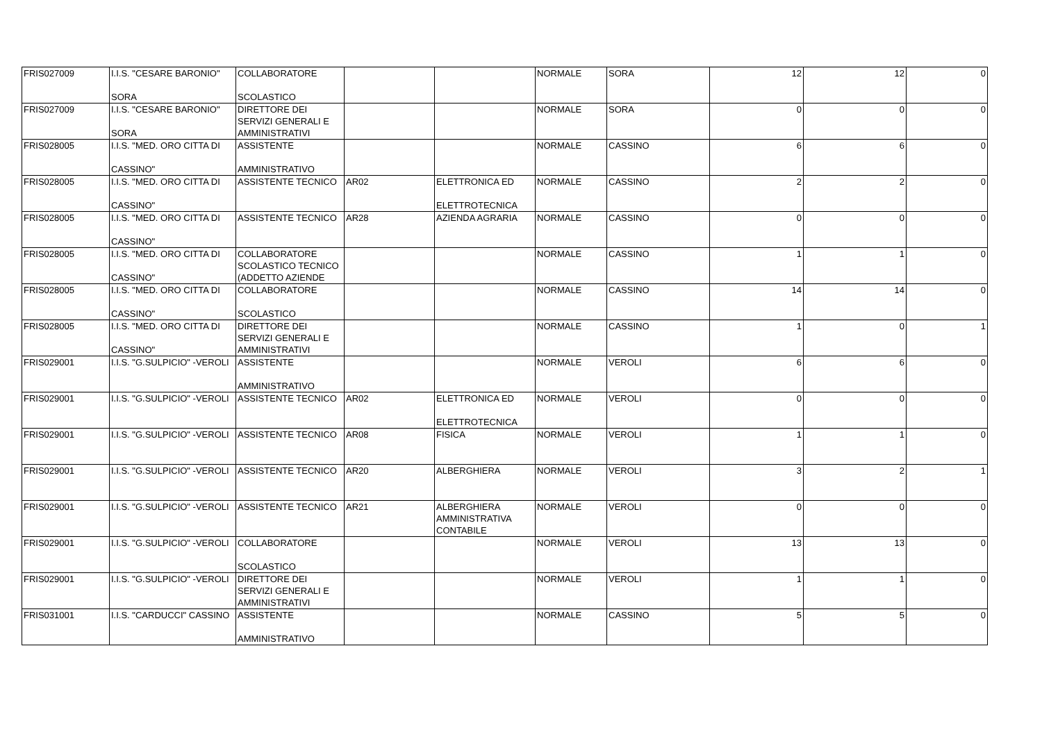| FRIS027009 | I.I.S. "CESARE BARONIO" SORA | COLLABORATORE SCOLASTICO | | | NORMALE | SORA | 12 | 12 | 0 |
| FRIS027009 | I.I.S. "CESARE BARONIO" SORA | DIRETTORE DEI SERVIZI GENERALI E AMMINISTRATIVI | | | NORMALE | SORA | 0 | 0 | 0 |
| FRIS028005 | I.I.S. "MED. ORO CITTA DI CASSINO" | ASSISTENTE AMMINISTRATIVO | | | NORMALE | CASSINO | 6 | 6 | 0 |
| FRIS028005 | I.I.S. "MED. ORO CITTA DI CASSINO" | ASSISTENTE TECNICO | AR02 | ELETTRONICA ED ELETTROTECNICA | NORMALE | CASSINO | 2 | 2 | 0 |
| FRIS028005 | I.I.S. "MED. ORO CITTA DI CASSINO" | ASSISTENTE TECNICO | AR28 | AZIENDA AGRARIA | NORMALE | CASSINO | 0 | 0 | 0 |
| FRIS028005 | I.I.S. "MED. ORO CITTA DI CASSINO" | COLLABORATORE SCOLASTICO TECNICO (ADDETTO AZIENDE | | | NORMALE | CASSINO | 1 | 1 | 0 |
| FRIS028005 | I.I.S. "MED. ORO CITTA DI CASSINO" | COLLABORATORE SCOLASTICO | | | NORMALE | CASSINO | 14 | 14 | 0 |
| FRIS028005 | I.I.S. "MED. ORO CITTA DI CASSINO" | DIRETTORE DEI SERVIZI GENERALI E AMMINISTRATIVI | | | NORMALE | CASSINO | 1 | 0 | 1 |
| FRIS029001 | I.I.S. "G.SULPICIO" -VEROLI | ASSISTENTE AMMINISTRATIVO | | | NORMALE | VEROLI | 6 | 6 | 0 |
| FRIS029001 | I.I.S. "G.SULPICIO" -VEROLI | ASSISTENTE TECNICO | AR02 | ELETTRONICA ED ELETTROTECNICA | NORMALE | VEROLI | 0 | 0 | 0 |
| FRIS029001 | I.I.S. "G.SULPICIO" -VEROLI | ASSISTENTE TECNICO | AR08 | FISICA | NORMALE | VEROLI | 1 | 1 | 0 |
| FRIS029001 | I.I.S. "G.SULPICIO" -VEROLI | ASSISTENTE TECNICO | AR20 | ALBERGHIERA | NORMALE | VEROLI | 3 | 2 | 1 |
| FRIS029001 | I.I.S. "G.SULPICIO" -VEROLI | ASSISTENTE TECNICO | AR21 | ALBERGHIERA AMMINISTRATIVA CONTABILE | NORMALE | VEROLI | 0 | 0 | 0 |
| FRIS029001 | I.I.S. "G.SULPICIO" -VEROLI | COLLABORATORE SCOLASTICO | | | NORMALE | VEROLI | 13 | 13 | 0 |
| FRIS029001 | I.I.S. "G.SULPICIO" -VEROLI | DIRETTORE DEI SERVIZI GENERALI E AMMINISTRATIVI | | | NORMALE | VEROLI | 1 | 1 | 0 |
| FRIS031001 | I.I.S. "CARDUCCI" CASSINO | ASSISTENTE AMMINISTRATIVO | | | NORMALE | CASSINO | 5 | 5 | 0 |